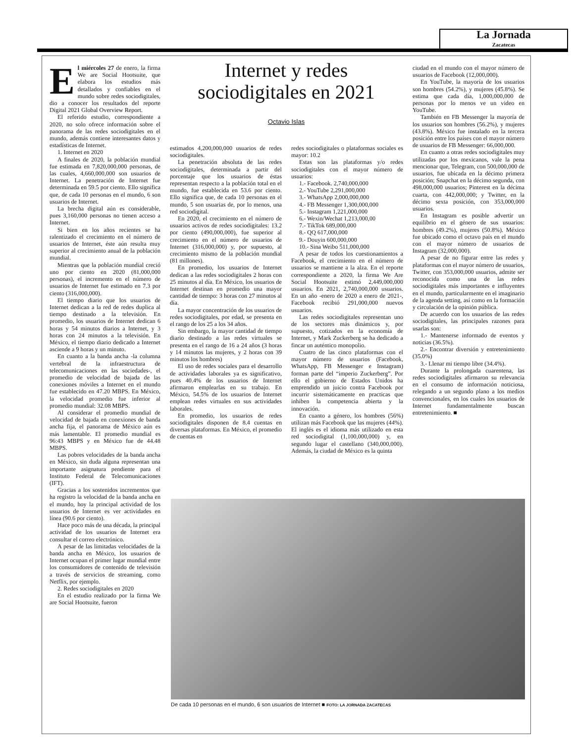La Jornada
Zacatecas
Internet y redes sociodigitales en 2021
Octavio Islas
El miércoles 27 de enero, la firma We are Social Hootsuite, que elabora los estudios más detallados y confiables en el mundo sobre redes sociodigitales, dio a conocer los resultados del reporte Digital 2021 Global Overview Report.
El referido estudio, correspondiente a 2020, no solo ofrece información sobre el panorama de las redes sociodigitales en el mundo, además contiene interesantes datos y estadísticas de Internet.
1. Internet en 2020
A finales de 2020, la población mundial fue estimada en 7,820,000,000 personas, de las cuales, 4,660,000,000 son usuarios de Internet. La penetración de Internet fue determinada en 59.5 por ciento. Ello significa que, de cada 10 personas en el mundo, 6 son usuarios de Internet.
La brecha digital aún es considerable, pues 3,160,000 personas no tienen acceso a Internet.
Si bien en los años recientes se ha ralentizado el crecimiento en el número de usuarios de Internet, éste aún resulta muy superior al crecimiento anual de la población mundial.
Mientras que la población mundial creció uno por ciento en 2020 (81,000,000 personas), el incremento en el número de usuarios de Internet fue estimado en 7.3 por ciento (316,000,000).
El tiempo diario que los usuarios de Internet dedican a la red de redes duplica al tiempo destinado a la televisión. En promedio, los usuarios de Internet dedican 6 horas y 54 minutos diarios a Internet, y 3 horas con 24 minutos a la televisión. En México, el tiempo diario dedicado a Internet asciende a 9 horas y un minuto.
En cuanto a la banda ancha -la columna vertebral de la infraestructura de telecomunicaciones en las sociedades-, el promedio de velocidad de bajada de las conexiones móviles a Internet en el mundo fue establecido en 47.20 MBPS. En México, la velocidad promedio fue inferior al promedio mundial: 32.08 MBPS.
Al considerar el promedio mundial de velocidad de bajada en conexiones de banda ancha fija, el panorama de México aún es más lamentable. El promedio mundial es 96:43 MBPS y en México fue de 44.48 MBPS.
Las pobres velocidades de la banda ancha en México, sin duda alguna representan una importante asignatura pendiente para el Instituto Federal de Telecomunicaciones (IFT).
Gracias a los sostenidos incrementos que ha registro la velocidad de la banda ancha en el mundo, hoy la principal actividad de los usuarios de Internet es ver actividades en línea (90.6 por ciento).
Hace poco más de una década, la principal actividad de los usuarios de Internet era consultar el correo electrónico.
A pesar de las limitadas velocidades de la banda ancha en México, los usuarios de Internet ocupan el primer lugar mundial entre los consumidores de contenido de televisión a través de servicios de streaming, como Netflix, por ejemplo.
2. Redes sociodigitales en 2020
En el estudio realizado por la firma We are Social Hootsuite, fueron
estimados 4,200,000,000 usuarios de redes sociodigitales.
La penetración absoluta de las redes sociodigitales, determinada a partir del porcentaje que los usuarios de éstas representan respecto a la población total en el mundo, fue establecida en 53.6 por ciento. Ello significa que, de cada 10 personas en el mundo, 5 son usuarias de, por lo menos, una red sociodigital.
En 2020, el crecimiento en el número de usuarios activos de redes sociodigitales: 13.2 por ciento (490,000,000), fue superior al crecimiento en el número de usuarios de Internet (316,000,000) y, por supuesto, al crecimiento mismo de la población mundial (81 millones).
En promedio, los usuarios de Internet dedican a las redes sociodigitales 2 horas con 25 minutos al día. En México, los usuarios de Internet destinan en promedio una mayor cantidad de tiempo: 3 horas con 27 minutos al día.
La mayor concentración de los usuarios de redes sociodigitales, por edad, se presenta en el rango de los 25 a los 34 años.
Sin embargo, la mayor cantidad de tiempo diario destinado a las redes virtuales se presenta en el rango de 16 a 24 años (3 horas y 14 minutos las mujeres, y 2 horas con 39 minutos los hombres)
El uso de redes sociales para el desarrollo de actividades laborales ya es significativo, pues 40.4% de los usuarios de Internet afirmaron emplearlas en su trabajo. En México, 54.5% de los usuarios de Internet emplean redes virtuales en sus actividades laborales.
En promedio, los usuarios de redes sociodigitales disponen de 8.4 cuentas en diversas plataformas. En México, el promedio de cuentas en
redes sociodigitales o plataformas sociales es mayor: 10.2
Estas son las plataformas y/o redes sociodigitales con el mayor número de usuarios:
1.- Facebook. 2,740,000,000
2.- YouTube 2,291,000,000
3.- WhatsApp 2,000,000,000
4.- FB Messenger 1,300,000,000
5.- Instagram 1,221,000,000
6.- Wexin/Wechat 1,213,000,00
7.- TikTok 689,000,000
8.- QQ 617,000,000
9.- Douyin 600,000,000
10.- Sina Weibo 511,000,000
A pesar de todos los cuestionamientos a Facebook, el crecimiento en el número de usuarios se mantiene a la alza. En el reporte correspondiente a 2020, la firma We Are Social Hootsuite estimó 2,449,000,000 usuarios. En 2021, 2,740,000,000 usuarios. En un año -enero de 2020 a enero de 2021-, Facebook recibió 291,000,000 nuevos usuarios.
Las redes sociodigitales representan uno de los sectores más dinámicos y, por supuesto, cotizados en la economía de Internet, y Mark Zuckerberg se ha dedicado a fincar un auténtico monopolio.
Cuatro de las cinco plataformas con el mayor número de usuarios (Facebook, WhatsApp, FB Messenger e Instagram) forman parte del “imperio Zuckerberg”. Por ello el gobierno de Estados Unidos ha emprendido un juicio contra Facebook por incurrir sistemáticamente en practicas que inhiben la competencia abierta y la innovación.
En cuanto a género, los hombres (56%) utilizan más Facebook que las mujeres (44%). El inglés es el idioma más utilizado en esta red sociodigital (1,100,000,000) y, en segundo lugar el castellano (340,000,000). Además, la ciudad de México es la quinta
ciudad en el mundo con el mayor número de usuarios de Facebook (12,000,000).
En YouTube, la mayoría de los usuarios son hombres (54.2%), y mujeres (45.8%). Se estima que cada día, 1,000,000,000 de personas por lo menos ve un video en YouTube.
También en FB Messenger la mayoría de los usuarios son hombres (56.2%), y mujeres (43.8%). México fue instalado en la tercera posición entre los países con el mayor número de usuarios de FB Messenger: 66,000,000.
En cuanto a otras redes sociodigitales muy utilizadas por los mexicanos, vale la pena mencionar que, Telegram, con 500,000,000 de usuarios, fue ubicada en la décimo primera posición; Snapchat en la décimo segunda, con 498,000,000 usuarios; Pinterest en la décima cuarta, con 442,000,000; y Twitter, en la décimo sexta posición, con 353,000,000 usuarios.
En Instagram es posible advertir un equilibrio en el género de sus usuarios: hombres (49.2%), mujeres (50.8%). México fue ubicado como el octavo país en el mundo con el mayor número de usuarios de Instagram (32,000,000).
A pesar de no figurar entre las redes y plataformas con el mayor número de usuarios, Twitter, con 353,000,000 usuarios, admite ser reconocida como una de las redes sociodigitales más importantes e influyentes en el mundo, particularmente en el imaginario de la agenda setting, así como en la formación y circulación de la opinión pública.
De acuerdo con los usuarios de las redes sociodigitales, las principales razones para usarlas son:
1.- Mantenerse informado de eventos y noticias (36.5%).
2.- Encontrar diversión y entretenimiento (35.0%)
3.- Llenar mi tiempo libre (34.4%).
Durante la prolongada cuarentena, las redes sociodigitales afirmaron su relevancia en el consumo de información noticiosa, relegando a un segundo plano a los medios convencionales, en los cuales los usuarios de Internet fundamentalmente buscan entretenimiento. ■
De cada 10 personas en el mundo, 6 son usuarios de Internet ■ FOTO: LA JORNADA ZACATECAS